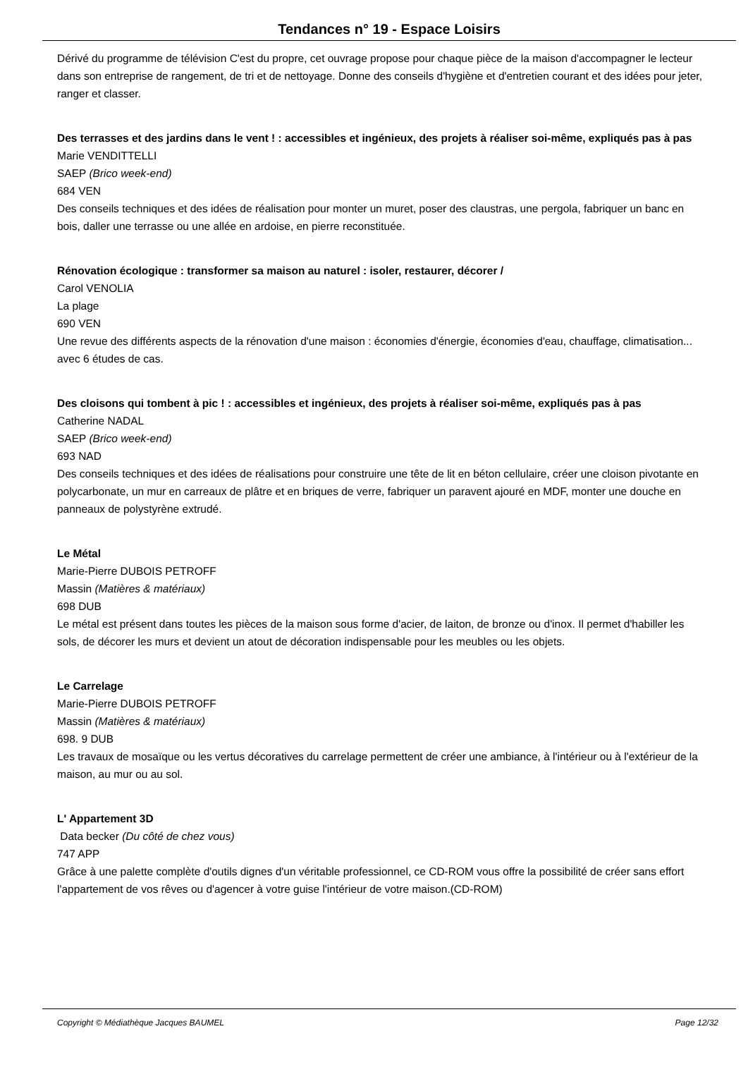Tendances n° 19 - Espace Loisirs
Dérivé du programme de télévision C'est du propre, cet ouvrage propose pour chaque pièce de la maison d'accompagner le lecteur dans son entreprise de rangement, de tri et de nettoyage. Donne des conseils d'hygiène et d'entretien courant et des idées pour jeter, ranger et classer.
Des terrasses et des jardins dans le vent ! : accessibles et ingénieux, des projets à réaliser soi-même, expliqués pas à pas
Marie VENDITTELLI
SAEP (Brico week-end)
684 VEN
Des conseils techniques et des idées de réalisation pour monter un muret, poser des claustras, une pergola, fabriquer un banc en bois, daller une terrasse ou une allée en ardoise, en pierre reconstituée.
Rénovation écologique : transformer sa maison au naturel : isoler, restaurer, décorer /
Carol VENOLIA
La plage
690 VEN
Une revue des différents aspects de la rénovation d'une maison : économies d'énergie, économies d'eau, chauffage, climatisation... avec 6 études de cas.
Des cloisons qui tombent à pic ! : accessibles et ingénieux, des projets à réaliser soi-même, expliqués pas à pas
Catherine NADAL
SAEP (Brico week-end)
693 NAD
Des conseils techniques et des idées de réalisations pour construire une tête de lit en béton cellulaire, créer une cloison pivotante en polycarbonate, un mur en carreaux de plâtre et en briques de verre, fabriquer un paravent ajouré en MDF, monter une douche en panneaux de polystyrène extrudé.
Le Métal
Marie-Pierre DUBOIS PETROFF
Massin (Matières & matériaux)
698 DUB
Le métal est présent dans toutes les pièces de la maison sous forme d'acier, de laiton, de bronze ou d'inox. Il permet d'habiller les sols, de décorer les murs et devient un atout de décoration indispensable pour les meubles ou les objets.
Le Carrelage
Marie-Pierre DUBOIS PETROFF
Massin (Matières & matériaux)
698. 9 DUB
Les travaux de mosaïque ou les vertus décoratives du carrelage permettent de créer une ambiance, à l'intérieur ou à l'extérieur de la maison, au mur ou au sol.
L' Appartement 3D
Data becker (Du côté de chez vous)
747 APP
Grâce à une palette complète d'outils dignes d'un véritable professionnel, ce CD-ROM vous offre la possibilité de créer sans effort l'appartement de vos rêves ou d'agencer à votre guise l'intérieur de votre maison.(CD-ROM)
Copyright © Médiathèque Jacques BAUMEL Page 12/32